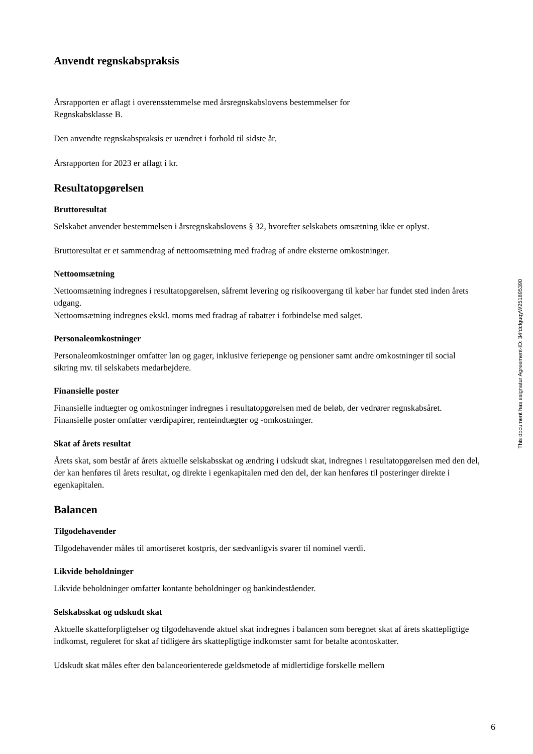Anvendt regnskabspraksis
Årsrapporten er aflagt i overensstemmelse med årsregnskabslovens bestemmelser for
Regnskabsklasse B.
Den anvendte regnskabspraksis er uændret i forhold til sidste år.
Årsrapporten for 2023 er aflagt i kr.
Resultatopgørelsen
Bruttoresultat
Selskabet anvender bestemmelsen i årsregnskabslovens § 32, hvorefter selskabets omsætning ikke er oplyst.
Bruttoresultat er et sammendrag af nettoomsætning med fradrag af andre eksterne omkostninger.
Nettoomsætning
Nettoomsætning indregnes i resultatopgørelsen, såfremt levering og risikoovergang til køber har fundet sted inden årets udgang.
Nettoomsætning indregnes ekskl. moms med fradrag af rabatter i forbindelse med salget.
Personaleomkostninger
Personaleomkostninger omfatter løn og gager, inklusive feriepenge og pensioner samt andre omkostninger til social sikring mv. til selskabets medarbejdere.
Finansielle poster
Finansielle indtægter og omkostninger indregnes i resultatopgørelsen med de beløb, der vedrører regnskabsåret. Finansielle poster omfatter værdipapirer, renteindtægter og -omkostninger.
Skat af årets resultat
Årets skat, som består af årets aktuelle selskabsskat og ændring i udskudt skat, indregnes i resultatopgørelsen med den del, der kan henføres til årets resultat, og direkte i egenkapitalen med den del, der kan henføres til posteringer direkte i egenkapitalen.
Balancen
Tilgodehavender
Tilgodehavender måles til amortiseret kostpris, der sædvanligvis svarer til nominel værdi.
Likvide beholdninger
Likvide beholdninger omfatter kontante beholdninger og bankindeståender.
Selskabsskat og udskudt skat
Aktuelle skatteforpligtelser og tilgodehavende aktuel skat indregnes i balancen som beregnet skat af årets skattepligtige indkomst, reguleret for skat af tidligere års skattepligtige indkomster samt for betalte acontoskatter.
Udskudt skat måles efter den balanceorienterede gældsmetode af midlertidige forskelle mellem
This document has esignatur Agreement-ID: 34fdcfguqyW251895390
6